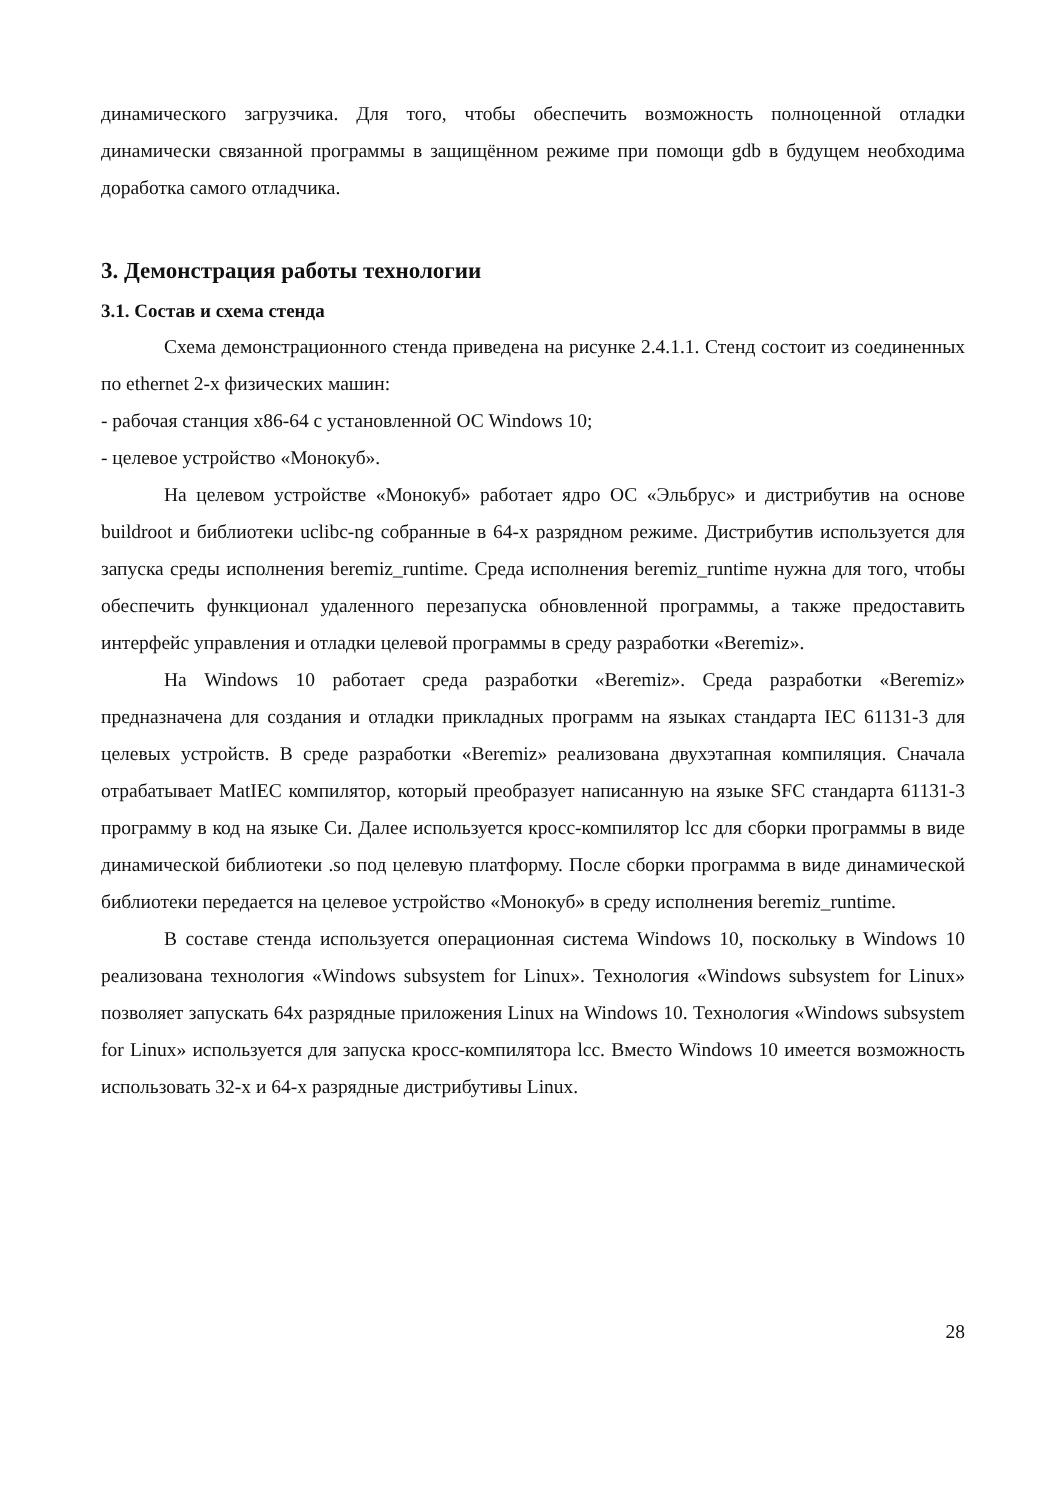динамического загрузчика. Для того, чтобы обеспечить возможность полноценной отладки динамически связанной программы в защищённом режиме при помощи gdb в будущем необходима доработка самого отладчика.
3. Демонстрация работы технологии
3.1. Состав и схема стенда
Схема демонстрационного стенда приведена на рисунке 2.4.1.1. Стенд состоит из соединенных по ethernet 2-х физических машин:
- рабочая станция x86-64 с установленной ОС Windows 10;
- целевое устройство «Монокуб».
На целевом устройстве «Монокуб» работает ядро ОС «Эльбрус» и дистрибутив на основе buildroot и библиотеки uclibc-ng собранные в 64-х разрядном режиме. Дистрибутив используется для запуска среды исполнения beremiz_runtime. Среда исполнения beremiz_runtime нужна для того, чтобы обеспечить функционал удаленного перезапуска обновленной программы, а также предоставить интерфейс управления и отладки целевой программы в среду разработки «Beremiz».
На Windows 10 работает среда разработки «Beremiz». Среда разработки «Beremiz» предназначена для создания и отладки прикладных программ на языках стандарта IEC 61131-3 для целевых устройств. В среде разработки «Beremiz» реализована двухэтапная компиляция. Сначала отрабатывает MatIEC компилятор, который преобразует написанную на языке SFC стандарта 61131-3 программу в код на языке Си. Далее используется кросс-компилятор lcc для сборки программы в виде динамической библиотеки .so под целевую платформу. После сборки программа в виде динамической библиотеки передается на целевое устройство «Монокуб» в среду исполнения beremiz_runtime.
В составе стенда используется операционная система Windows 10, поскольку в Windows 10 реализована технология «Windows subsystem for Linux». Технология «Windows subsystem for Linux» позволяет запускать 64х разрядные приложения Linux на Windows 10. Технология «Windows subsystem for Linux» используется для запуска кросс-компилятора lcc. Вместо Windows 10 имеется возможность использовать 32-х и 64-х разрядные дистрибутивы Linux.
28